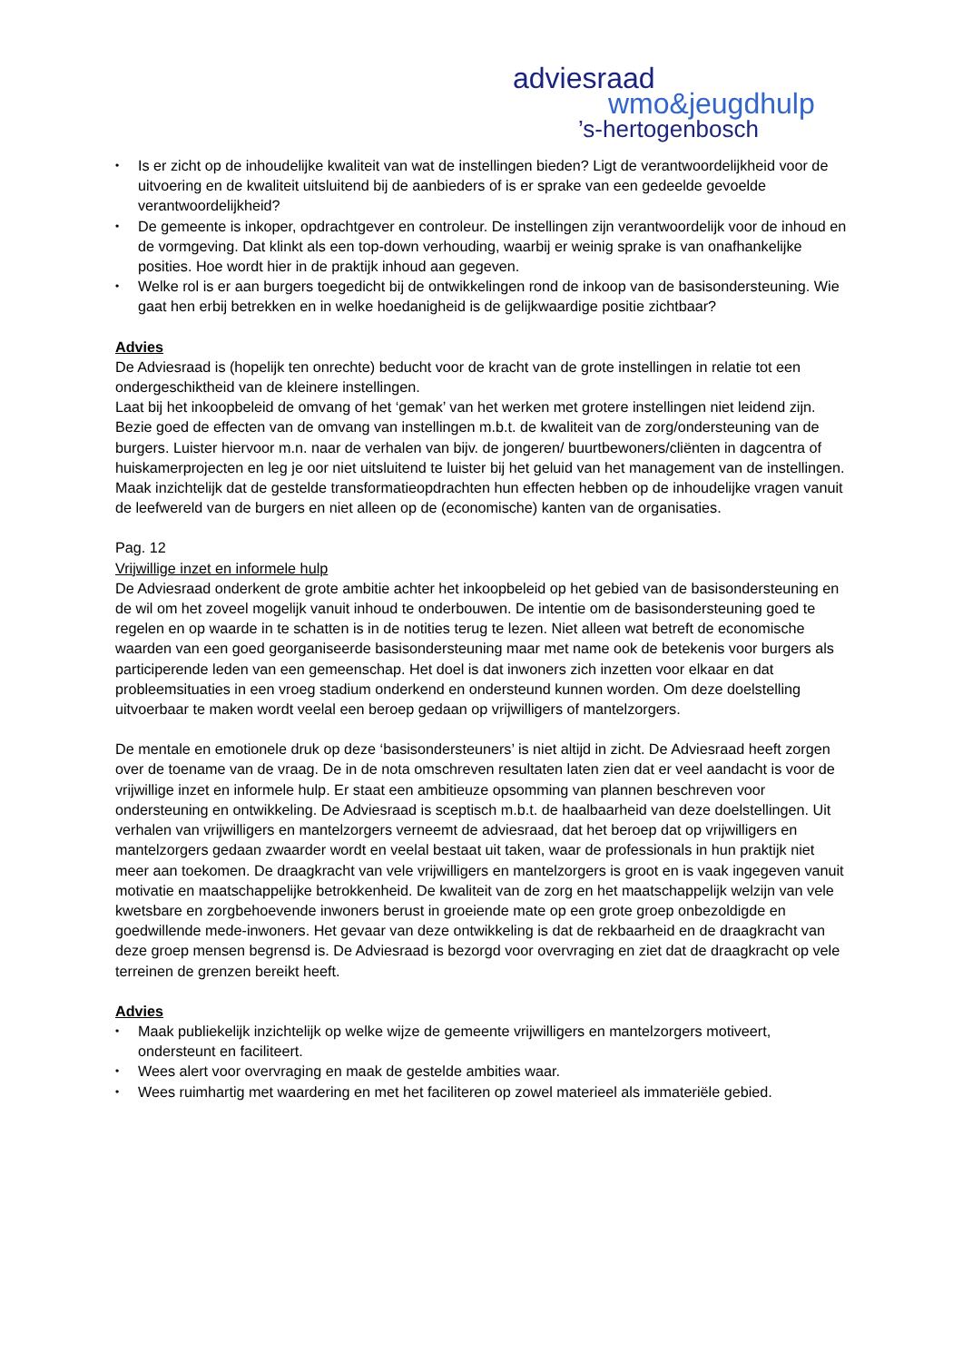adviesraad
wmo&jeugdhulp
’s-hertogenbosch
• Is er zicht op de inhoudelijke kwaliteit van wat de instellingen bieden? Ligt de verantwoordelijkheid voor de uitvoering en de kwaliteit uitsluitend bij de aanbieders of is er sprake van een gedeelde gevoelde verantwoordelijkheid?
• De gemeente is inkoper, opdrachtgever en controleur. De instellingen zijn verantwoordelijk voor de inhoud en de vormgeving. Dat klinkt als een top-down verhouding, waarbij er weinig sprake is van onafhankelijke posities. Hoe wordt hier in de praktijk inhoud aan gegeven.
• Welke rol is er aan burgers toegedicht bij de ontwikkelingen rond de inkoop van de basisondersteuning. Wie gaat hen erbij betrekken en in welke hoedanigheid is de gelijkwaardige positie zichtbaar?
Advies
De Adviesraad is (hopelijk ten onrechte) beducht voor de kracht van de grote instellingen in relatie tot een ondergeschiktheid van de kleinere instellingen.
Laat bij het inkoopbeleid de omvang of het ‘gemak’ van het werken met grotere instellingen niet leidend zijn. Bezie goed de effecten van de omvang van instellingen m.b.t. de kwaliteit van de zorg/ondersteuning van de burgers. Luister hiervoor m.n. naar de verhalen van bijv. de jongeren/ buurtbewoners/cliënten in dagcentra of huiskamerprojecten en leg je oor niet uitsluitend te luister bij het geluid van het management van de instellingen.
Maak inzichtelijk dat de gestelde transformatieopdrachten hun effecten hebben op de inhoudelijke vragen vanuit de leefwereld van de burgers en niet alleen op de (economische) kanten van de organisaties.
Pag. 12
Vrijwillige inzet en informele hulp
De Adviesraad onderkent de grote ambitie achter het inkoopbeleid op het gebied van de basisondersteuning en de wil om het zoveel mogelijk vanuit inhoud te onderbouwen. De intentie om de basisondersteuning goed te regelen en op waarde in te schatten is in de notities terug te lezen. Niet alleen wat betreft de economische waarden van een goed georganiseerde basisondersteuning maar met name ook de betekenis voor burgers als participerende leden van een gemeenschap. Het doel is dat inwoners zich inzetten voor elkaar en dat probleemsituaties in een vroeg stadium onderkend en ondersteund kunnen worden. Om deze doelstelling uitvoerbaar te maken wordt veelal een beroep gedaan op vrijwilligers of mantelzorgers.
De mentale en emotionele druk op deze ‘basisondersteuners’ is niet altijd in zicht. De Adviesraad heeft zorgen over de toename van de vraag. De in de nota omschreven resultaten laten zien dat er veel aandacht is voor de vrijwillige inzet en informele hulp. Er staat een ambitieuze opsomming van plannen beschreven voor ondersteuning en ontwikkeling. De Adviesraad is sceptisch m.b.t. de haalbaarheid van deze doelstellingen. Uit verhalen van vrijwilligers en mantelzorgers verneemt de adviesraad, dat het beroep dat op vrijwilligers en mantelzorgers gedaan zwaarder wordt en veelal bestaat uit taken, waar de professionals in hun praktijk niet meer aan toekomen. De draagkracht van vele vrijwilligers en mantelzorgers is groot en is vaak ingegeven vanuit motivatie en maatschappelijke betrokkenheid. De kwaliteit van de zorg en het maatschappelijk welzijn van vele kwetsbare en zorgbehoevende inwoners berust in groeiende mate op een grote groep onbezoldigde en goedwillende mede-inwoners. Het gevaar van deze ontwikkeling is dat de rekbaarheid en de draagkracht van deze groep mensen begrensd is. De Adviesraad is bezorgd voor overvraging en ziet dat de draagkracht op vele terreinen de grenzen bereikt heeft.
Advies
• Maak publiekelijk inzichtelijk op welke wijze de gemeente vrijwilligers en mantelzorgers motiveert, ondersteunt en faciliteert.
• Wees alert voor overvraging en maak de gestelde ambities waar.
• Wees ruimhartig met waardering en met het faciliteren op zowel materieel als immateriële gebied.